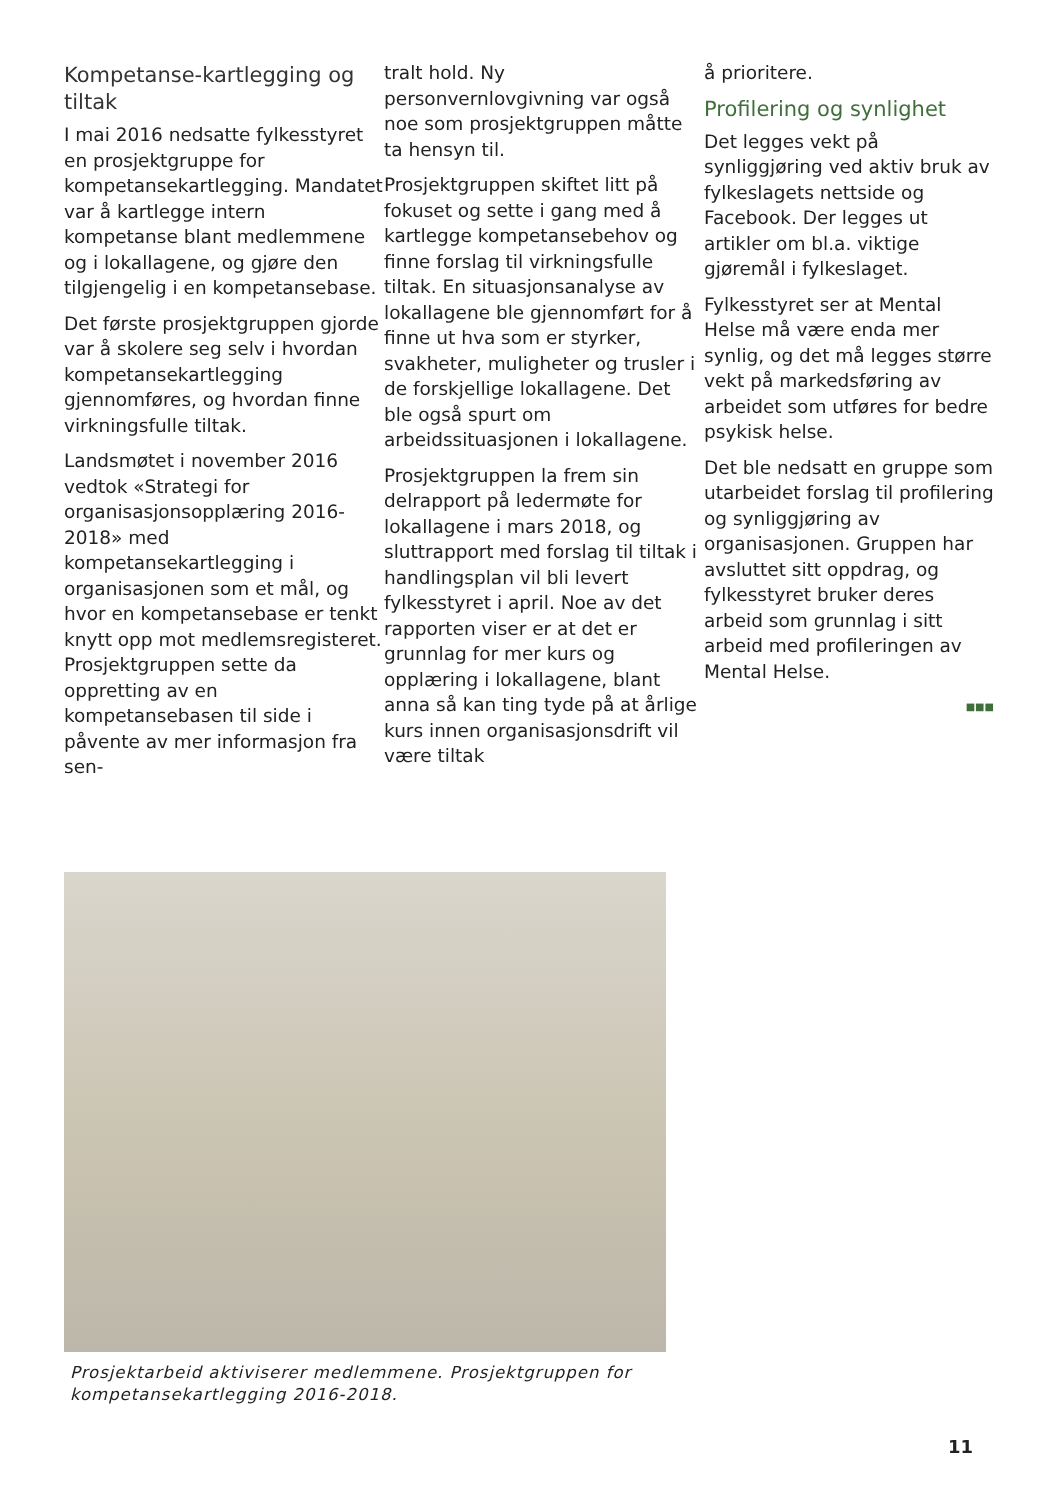Kompetanse-kartlegging og tiltak
I mai 2016 nedsatte fylkesstyret en prosjektgruppe for kompetansekartlegging. Mandatet var å kartlegge intern kompetanse blant medlemmene og i lokallagene, og gjøre den tilgjengelig i en kompetansebase.
Det første prosjektgruppen gjorde var å skolere seg selv i hvordan kompetansekartlegging gjennomføres, og hvordan finne virkningsfulle tiltak.
Landsmøtet i november 2016 vedtok «Strategi for organisasjonsopplæring 2016-2018» med kompetansekartlegging i organisasjonen som et mål, og hvor en kompetansebase er tenkt knytt opp mot medlemsregisteret. Prosjektgruppen sette da oppretting av en kompetansebasen til side i påvente av mer informasjon fra sen-
tralt hold. Ny personvernlovgivning var også noe som prosjektgruppen måtte ta hensyn til.
Prosjektgruppen skiftet litt på fokuset og sette i gang med å kartlegge kompetansebehov og finne forslag til virkningsfulle tiltak. En situasjonsanalyse av lokallagene ble gjennomført for å finne ut hva som er styrker, svakheter, muligheter og trusler i de forskjellige lokallagene. Det ble også spurt om arbeidssituasjonen i lokallagene.
Prosjektgruppen la frem sin delrapport på ledermøte for lokallagene i mars 2018, og sluttrapport med forslag til tiltak i handlingsplan vil bli levert fylkesstyret i april. Noe av det rapporten viser er at det er grunnlag for mer kurs og opplæring i lokallagene, blant anna så kan ting tyde på at årlige kurs innen organisasjonsdrift vil være tiltak
å prioritere.
Profilering og synlighet
Det legges vekt på synliggjøring ved aktiv bruk av fylkeslagets nettside og Facebook. Der legges ut artikler om bl.a. viktige gjøremål i fylkeslaget.
Fylkesstyret ser at Mental Helse må være enda mer synlig, og det må legges større vekt på markedsføring av arbeidet som utføres for bedre psykisk helse.
Det ble nedsatt en gruppe som utarbeidet forslag til profilering og synliggjøring av organisasjonen. Gruppen har avsluttet sitt oppdrag, og fylkesstyret bruker deres arbeid som grunnlag i sitt arbeid med profileringen av Mental Helse.
■■■
Prosjektarbeid aktiviserer medlemmene. Prosjektgruppen for kompetansekartlegging 2016-2018.
11